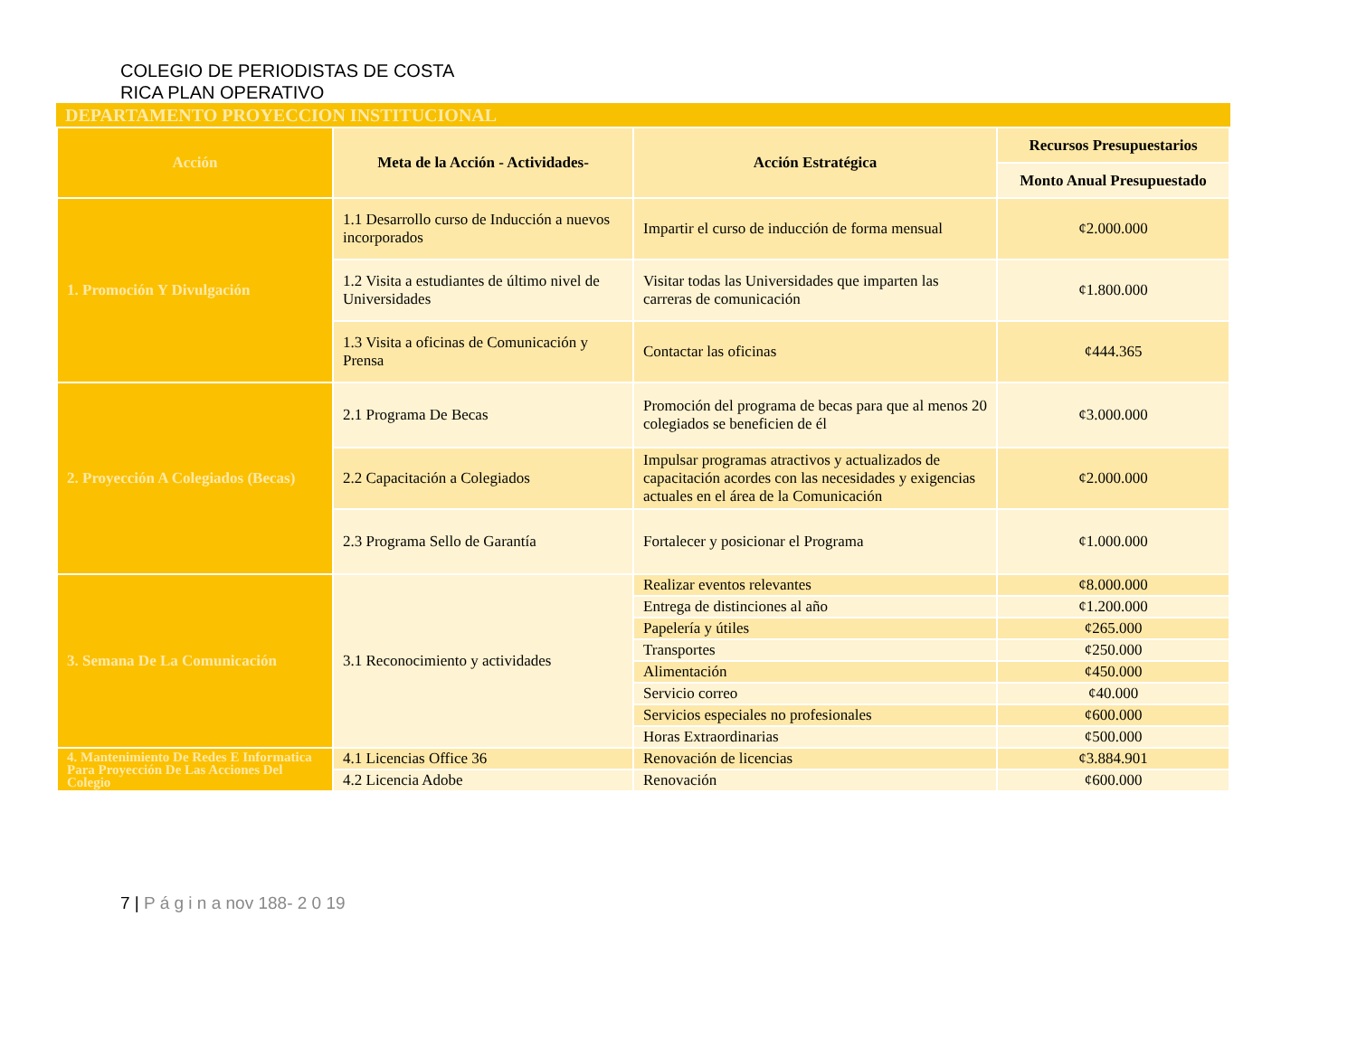COLEGIO DE PERIODISTAS DE COSTA RICA PLAN OPERATIVO
DEPARTAMENTO PROYECCION INSTITUCIONAL
| Acción | Meta de la Acción - Actividades- | Acción Estratégica | Recursos Presupuestarios |
| --- | --- | --- | --- |
| | | | Monto Anual Presupuestado |
| 1. Promoción Y Divulgación | 1.1 Desarrollo curso de Inducción a nuevos incorporados | Impartir el curso de inducción de forma mensual | ¢2.000.000 |
| | 1.2 Visita a estudiantes de último nivel de Universidades | Visitar todas las Universidades que imparten las carreras de comunicación | ¢1.800.000 |
| | 1.3 Visita a oficinas de Comunicación y Prensa | Contactar las oficinas | ¢444.365 |
| 2. Proyección A Colegiados (Becas) | 2.1 Programa De Becas | Promoción del programa de becas para que al menos 20 colegiados se beneficien de él | ¢3.000.000 |
| | 2.2 Capacitación a Colegiados | Impulsar programas atractivos y actualizados de capacitación acordes con las necesidades y exigencias actuales en el área de la Comunicación | ¢2.000.000 |
| | 2.3 Programa Sello de Garantía | Fortalecer y posicionar el Programa | ¢1.000.000 |
| 3. Semana De La Comunicación | 3.1 Reconocimiento y actividades | Realizar eventos relevantes | ¢8.000.000 |
| | | Entrega de distinciones al año | ¢1.200.000 |
| | | Papelería y útiles | ¢265.000 |
| | | Transportes | ¢250.000 |
| | | Alimentación | ¢450.000 |
| | | Servicio correo | ¢40.000 |
| | | Servicios especiales no profesionales | ¢600.000 |
| | | Horas Extraordinarias | ¢500.000 |
| 4. Mantenimiento De Redes E Informatica Para Proyección De Las Acciones Del Colegio | 4.1 Licencias Office 36 | Renovación de licencias | ¢3.884.901 |
| | 4.2 Licencia Adobe | Renovación | ¢600.000 |
7 | P á g i n a nov 188- 2 0 19